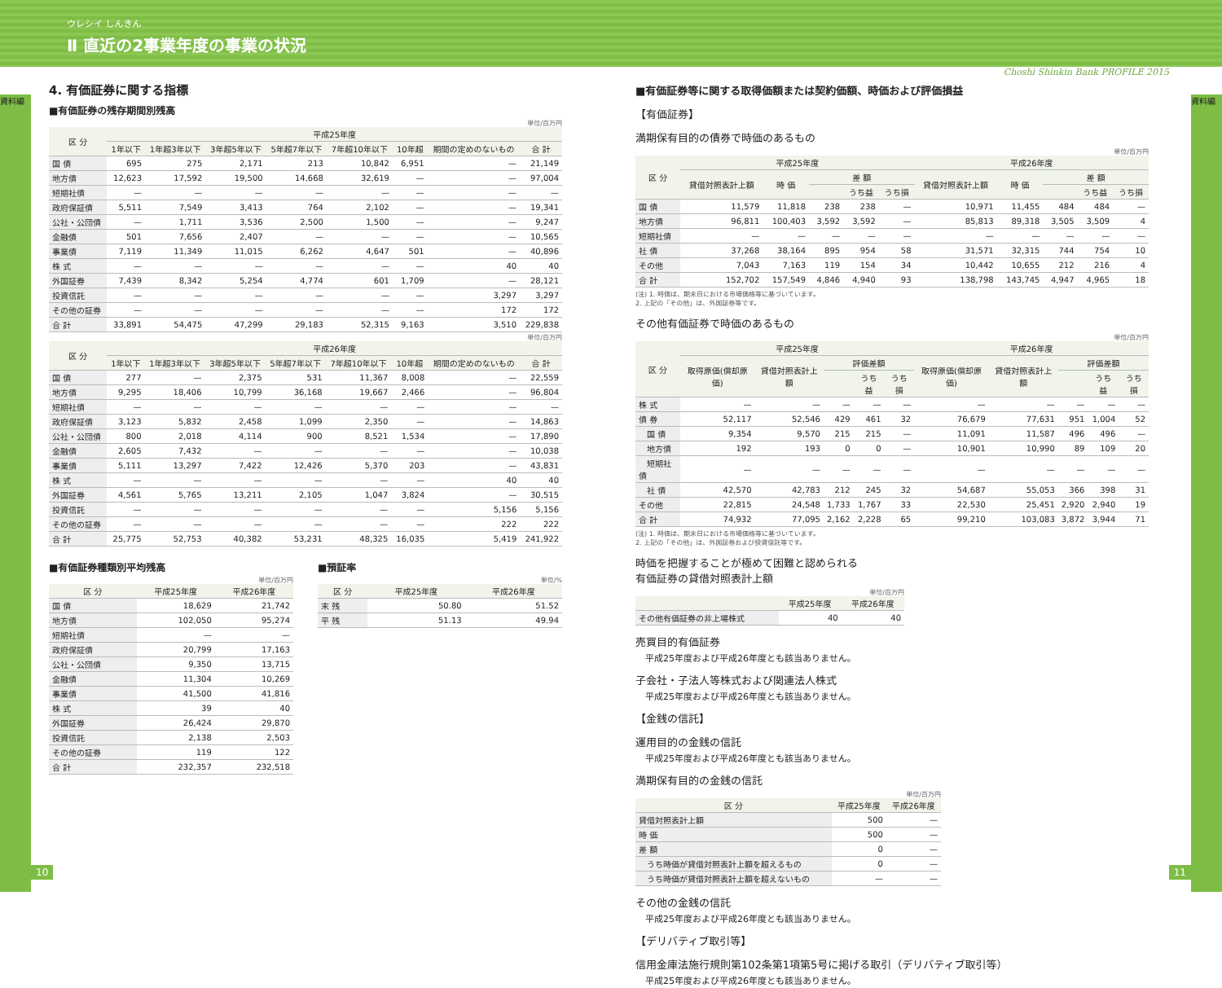ウレシイ しんきん
Ⅱ 直近の2事業年度の事業の状況
Choshi Shinkin Bank PROFILE 2015
資料編 資料編
4. 有価証券に関する指標
■有価証券の残存期間別残高
単位/百万円
| 区 分 | 平成25年度 | | | | | | | |
| --- | --- | --- | --- | --- | --- | --- | --- | --- |
| | 1年以下 | 1年超3年以下 | 3年超5年以下 | 5年超7年以下 | 7年超10年以下 | 10年超 | 期間の定めのないもの | 合 計 |
| 国 債 | 695 | 275 | 2,171 | 213 | 10,842 | 6,951 | — | 21,149 |
| 地方債 | 12,623 | 17,592 | 19,500 | 14,668 | 32,619 | — | — | 97,004 |
| 短期社債 | — | — | — | — | — | — | — | — |
| 政府保証債 | 5,511 | 7,549 | 3,413 | 764 | 2,102 | — | — | 19,341 |
| 公社・公団債 | — | 1,711 | 3,536 | 2,500 | 1,500 | — | — | 9,247 |
| 金融債 | 501 | 7,656 | 2,407 | — | — | — | — | 10,565 |
| 事業債 | 7,119 | 11,349 | 11,015 | 6,262 | 4,647 | 501 | — | 40,896 |
| 株 式 | — | — | — | — | — | — | 40 | 40 |
| 外国証券 | 7,439 | 8,342 | 5,254 | 4,774 | 601 | 1,709 | — | 28,121 |
| 投資信託 | — | — | — | — | — | — | 3,297 | 3,297 |
| その他の証券 | — | — | — | — | — | — | 172 | 172 |
| 合 計 | 33,891 | 54,475 | 47,299 | 29,183 | 52,315 | 9,163 | 3,510 | 229,838 |
単位/百万円
| 区 分 | 平成26年度 | | | | | | | |
| --- | --- | --- | --- | --- | --- | --- | --- | --- |
| | 1年以下 | 1年超3年以下 | 3年超5年以下 | 5年超7年以下 | 7年超10年以下 | 10年超 | 期間の定めのないもの | 合 計 |
| 国 債 | 277 | — | 2,375 | 531 | 11,367 | 8,008 | — | 22,559 |
| 地方債 | 9,295 | 18,406 | 10,799 | 36,168 | 19,667 | 2,466 | — | 96,804 |
| 短期社債 | — | — | — | — | — | — | — | — |
| 政府保証債 | 3,123 | 5,832 | 2,458 | 1,099 | 2,350 | — | — | 14,863 |
| 公社・公団債 | 800 | 2,018 | 4,114 | 900 | 8,521 | 1,534 | — | 17,890 |
| 金融債 | 2,605 | 7,432 | — | — | — | — | — | 10,038 |
| 事業債 | 5,111 | 13,297 | 7,422 | 12,426 | 5,370 | 203 | — | 43,831 |
| 株 式 | — | — | — | — | — | — | 40 | 40 |
| 外国証券 | 4,561 | 5,765 | 13,211 | 2,105 | 1,047 | 3,824 | — | 30,515 |
| 投資信託 | — | — | — | — | — | — | 5,156 | 5,156 |
| その他の証券 | — | — | — | — | — | — | 222 | 222 |
| 合 計 | 25,775 | 52,753 | 40,382 | 53,231 | 48,325 | 16,035 | 5,419 | 241,922 |
■有価証券種類別平均残高
単位/百万円
| 区 分 | 平成25年度 | 平成26年度 |
| --- | --- | --- |
| 国 債 | 18,629 | 21,742 |
| 地方債 | 102,050 | 95,274 |
| 短期社債 | — | — |
| 政府保証債 | 20,799 | 17,163 |
| 公社・公団債 | 9,350 | 13,715 |
| 金融債 | 11,304 | 10,269 |
| 事業債 | 41,500 | 41,816 |
| 株 式 | 39 | 40 |
| 外国証券 | 26,424 | 29,870 |
| 投資信託 | 2,138 | 2,503 |
| その他の証券 | 119 | 122 |
| 合 計 | 232,357 | 232,518 |
■預証率
単位/%
| 区 分 | 平成25年度 | 平成26年度 |
| --- | --- | --- |
| 末 残 | 50.80 | 51.52 |
| 平 残 | 51.13 | 49.94 |
■有価証券等に関する取得価額または契約価額、時価および評価損益
【有価証券】
満期保有目的の債券で時価のあるもの
単位/百万円
| 区 分 | 平成25年度 | | | | | 平成26年度 | | | | |
| --- | --- | --- | --- | --- | --- | --- | --- | --- | --- | --- |
| | 貸借対照表計上額 | 時 価 | 差 額 | | | 貸借対照表計上額 | 時 価 | 差 額 | | |
| | | | | うち益 | うち損 | | | | うち益 | うち損 |
| 国 債 | 11,579 | 11,818 | 238 | 238 | — | 10,971 | 11,455 | 484 | 484 | — |
| 地方債 | 96,811 | 100,403 | 3,592 | 3,592 | — | 85,813 | 89,318 | 3,505 | 3,509 | 4 |
| 短期社債 | — | — | — | — | — | — | — | — | — | — |
| 社 債 | 37,268 | 38,164 | 895 | 954 | 58 | 31,571 | 32,315 | 744 | 754 | 10 |
| その他 | 7,043 | 7,163 | 119 | 154 | 34 | 10,442 | 10,655 | 212 | 216 | 4 |
| 合 計 | 152,702 | 157,549 | 4,846 | 4,940 | 93 | 138,798 | 143,745 | 4,947 | 4,965 | 18 |
(注) 1. 時価は、期末日における市場価格等に基づいています。
2. 上記の「その他」は、外国証券等です。
その他有価証券で時価のあるもの
単位/百万円
| 区 分 | 平成25年度 | | | | | 平成26年度 | | | | |
| --- | --- | --- | --- | --- | --- | --- | --- | --- | --- | --- |
| | 取得原価(償却原価) | 貸借対照表計上額 | 評価差額 | | | 取得原価(償却原価) | 貸借対照表計上額 | 評価差額 | | |
| | | | | うち益 | うち損 | | | | うち益 | うち損 |
| 株 式 | — | — | — | — | — | — | — | — | — | — |
| 債 券 | 52,117 | 52,546 | 429 | 461 | 32 | 76,679 | 77,631 | 951 | 1,004 | 52 |
| 国 債 | 9,354 | 9,570 | 215 | 215 | — | 11,091 | 11,587 | 496 | 496 | — |
| 地方債 | 192 | 193 | 0 | 0 | — | 10,901 | 10,990 | 89 | 109 | 20 |
| 短期社債 | — | — | — | — | — | — | — | — | — | — |
| 社 債 | 42,570 | 42,783 | 212 | 245 | 32 | 54,687 | 55,053 | 366 | 398 | 31 |
| その他 | 22,815 | 24,548 | 1,733 | 1,767 | 33 | 22,530 | 25,451 | 2,920 | 2,940 | 19 |
| 合 計 | 74,932 | 77,095 | 2,162 | 2,228 | 65 | 99,210 | 103,083 | 3,872 | 3,944 | 71 |
(注) 1. 時価は、期末日における市場価格等に基づいています。
2. 上記の「その他」は、外国証券および投資信託等です。
時価を把握することが極めて困難と認められる
有価証券の貸借対照表計上額
単位/百万円
| | 平成25年度 | 平成26年度 |
| --- | --- | --- |
| その他有価証券の非上場株式 | 40 | 40 |
売買目的有価証券
平成25年度および平成26年度とも該当ありません。
子会社・子法人等株式および関連法人株式
平成25年度および平成26年度とも該当ありません。
【金銭の信託】
運用目的の金銭の信託
平成25年度および平成26年度とも該当ありません。
満期保有目的の金銭の信託
単位/百万円
| 区 分 | 平成25年度 | 平成26年度 |
| --- | --- | --- |
| 貸借対照表計上額 | 500 | — |
| 時 価 | 500 | — |
| 差 額 | 0 | — |
| うち時価が貸借対照表計上額を超えるもの | 0 | — |
| うち時価が貸借対照表計上額を超えないもの | — | — |
その他の金銭の信託
平成25年度および平成26年度とも該当ありません。
【デリバティブ取引等】
信用金庫法施行規則第102条第1項第5号に掲げる取引（デリバティブ取引等）
平成25年度および平成26年度とも該当ありません。
10 11